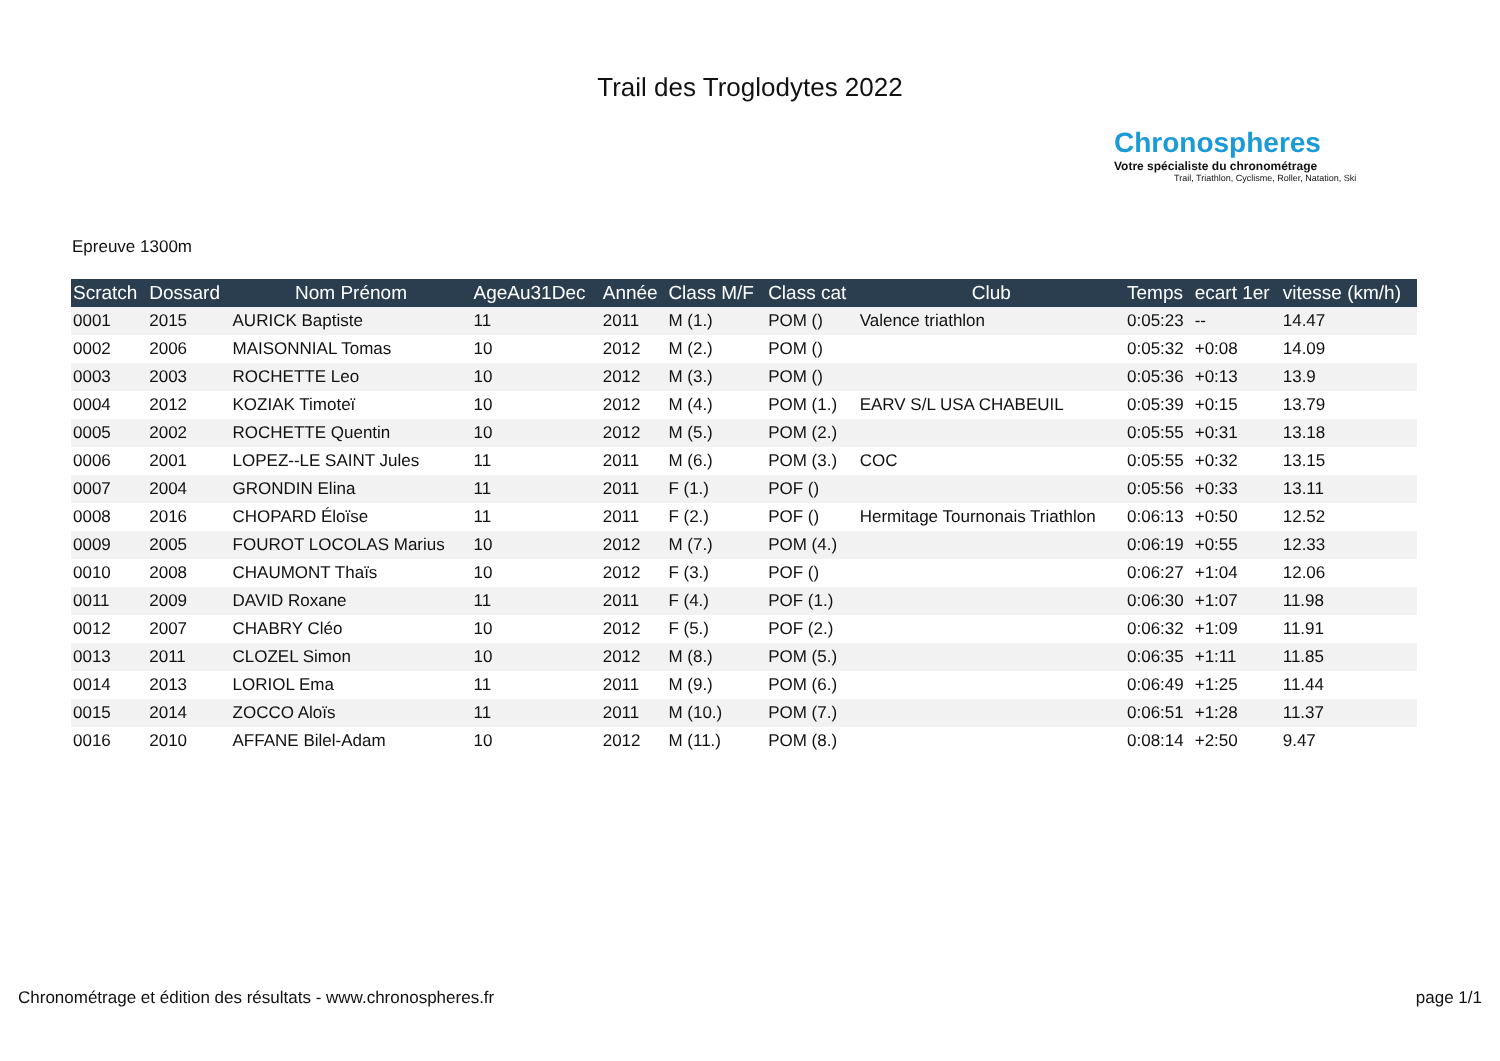Trail des Troglodytes 2022
Chronospheres
Votre spécialiste du chronométrage
Trail, Triathlon, Cyclisme, Roller, Natation, Ski
Epreuve 1300m
| Scratch | Dossard | Nom Prénom | AgeAu31Dec | Année | Class M/F | Class cat | Club | Temps | ecart 1er | vitesse (km/h) |
| --- | --- | --- | --- | --- | --- | --- | --- | --- | --- | --- |
| 0001 | 2015 | AURICK Baptiste | 11 | 2011 | M (1.) | POM () | Valence triathlon | 0:05:23 | -- | 14.47 |
| 0002 | 2006 | MAISONNIAL Tomas | 10 | 2012 | M (2.) | POM () | | 0:05:32 | +0:08 | 14.09 |
| 0003 | 2003 | ROCHETTE Leo | 10 | 2012 | M (3.) | POM () | | 0:05:36 | +0:13 | 13.9 |
| 0004 | 2012 | KOZIAK Timoteï | 10 | 2012 | M (4.) | POM (1.) | EARV S/L USA CHABEUIL | 0:05:39 | +0:15 | 13.79 |
| 0005 | 2002 | ROCHETTE Quentin | 10 | 2012 | M (5.) | POM (2.) | | 0:05:55 | +0:31 | 13.18 |
| 0006 | 2001 | LOPEZ--LE SAINT Jules | 11 | 2011 | M (6.) | POM (3.) | COC | 0:05:55 | +0:32 | 13.15 |
| 0007 | 2004 | GRONDIN Elina | 11 | 2011 | F (1.) | POF () | | 0:05:56 | +0:33 | 13.11 |
| 0008 | 2016 | CHOPARD Éloïse | 11 | 2011 | F (2.) | POF () | Hermitage Tournonais Triathlon | 0:06:13 | +0:50 | 12.52 |
| 0009 | 2005 | FOUROT LOCOLAS Marius | 10 | 2012 | M (7.) | POM (4.) | | 0:06:19 | +0:55 | 12.33 |
| 0010 | 2008 | CHAUMONT Thaïs | 10 | 2012 | F (3.) | POF () | | 0:06:27 | +1:04 | 12.06 |
| 0011 | 2009 | DAVID Roxane | 11 | 2011 | F (4.) | POF (1.) | | 0:06:30 | +1:07 | 11.98 |
| 0012 | 2007 | CHABRY Cléo | 10 | 2012 | F (5.) | POF (2.) | | 0:06:32 | +1:09 | 11.91 |
| 0013 | 2011 | CLOZEL Simon | 10 | 2012 | M (8.) | POM (5.) | | 0:06:35 | +1:11 | 11.85 |
| 0014 | 2013 | LORIOL Ema | 11 | 2011 | M (9.) | POM (6.) | | 0:06:49 | +1:25 | 11.44 |
| 0015 | 2014 | ZOCCO Aloïs | 11 | 2011 | M (10.) | POM (7.) | | 0:06:51 | +1:28 | 11.37 |
| 0016 | 2010 | AFFANE Bilel-Adam | 10 | 2012 | M (11.) | POM (8.) | | 0:08:14 | +2:50 | 9.47 |
Chronométrage et édition des résultats - www.chronospheres.fr page 1/1